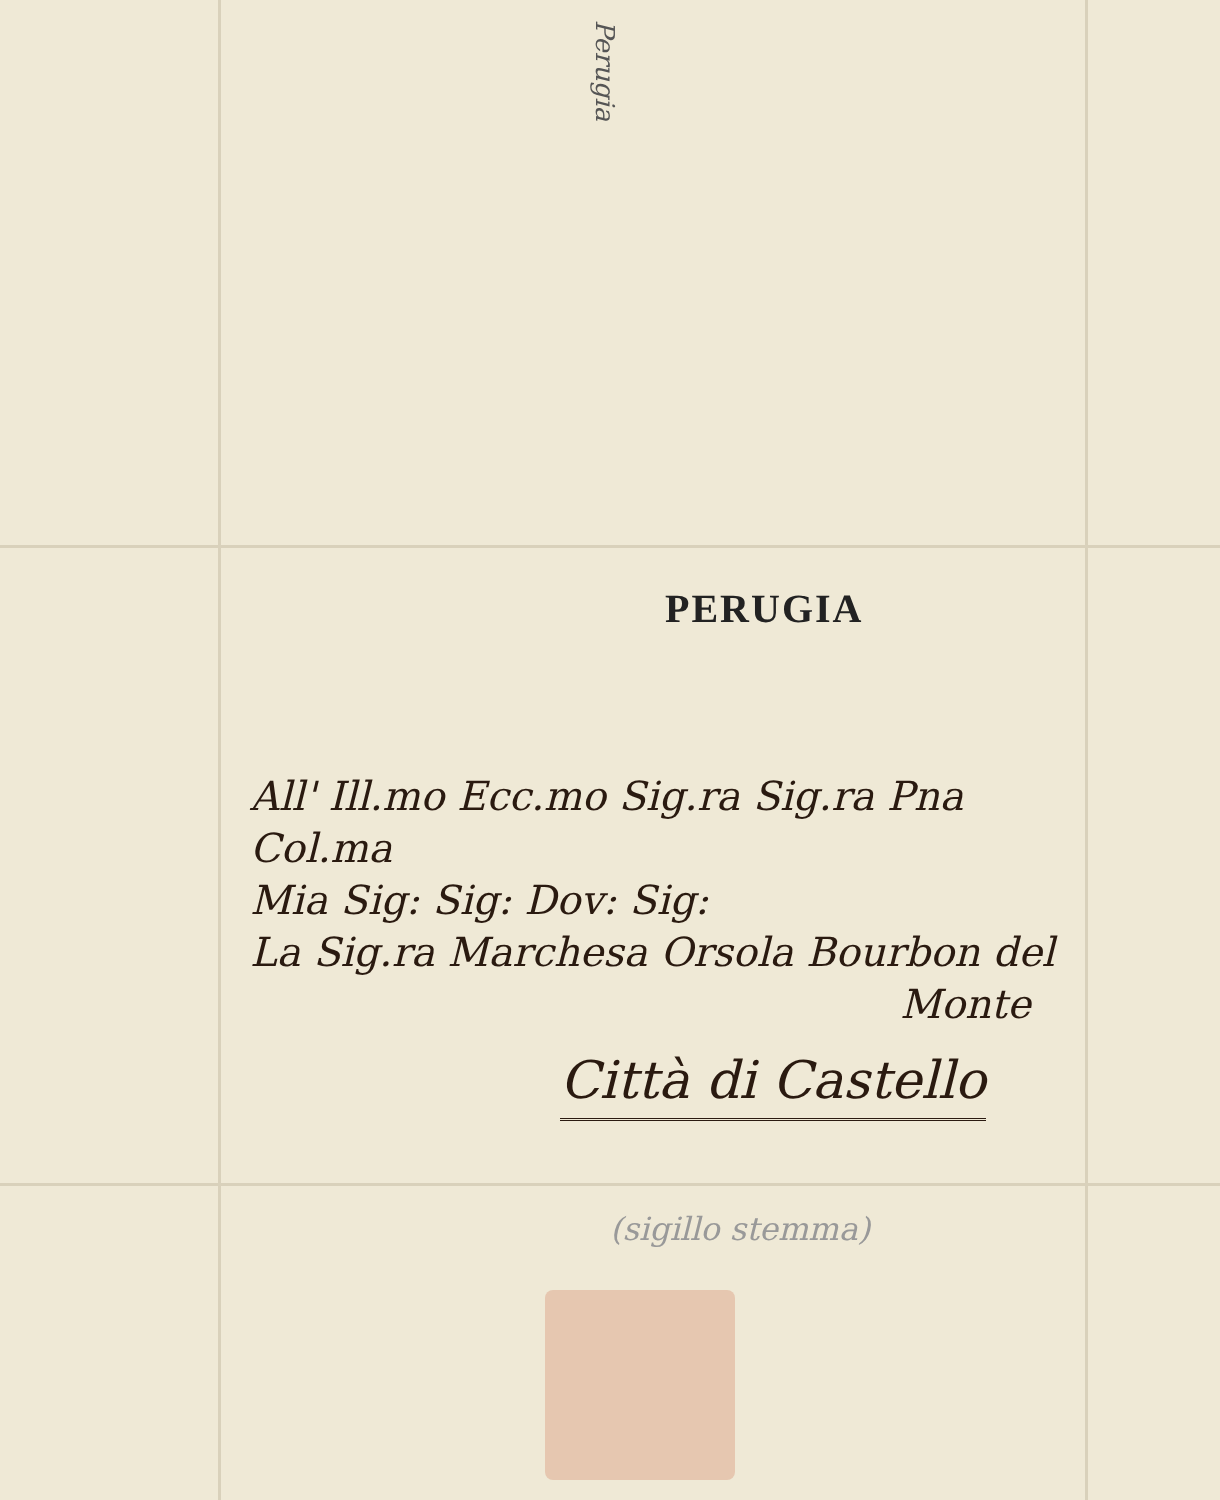Perugia
PERUGIA
All' Ill.mo Ecc.mo Sig.ra Sig.ra Pna Col.ma
Mia Sig: Sig: Dov: Sig:
La Sig.ra Marchesa Orsola Bourbon del
Monte
Città di Castello
(sigillo stemma)